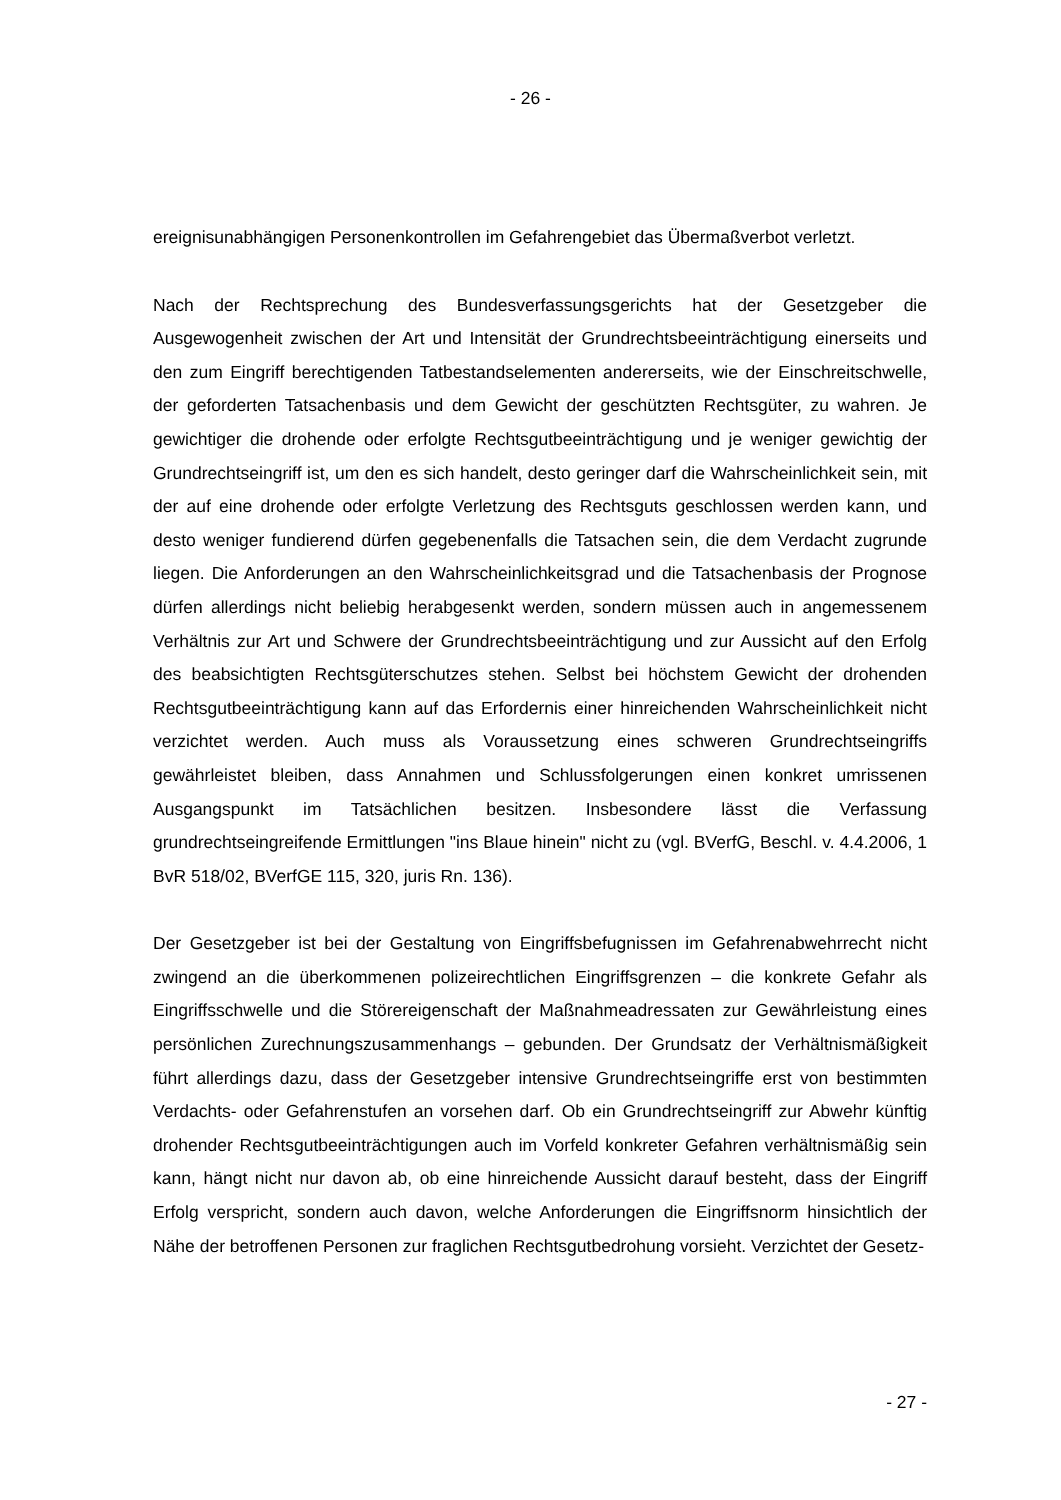- 26 -
ereignisunabhängigen Personenkontrollen im Gefahrengebiet das Übermaßverbot verletzt.
Nach der Rechtsprechung des Bundesverfassungsgerichts hat der Gesetzgeber die Ausgewogenheit zwischen der Art und Intensität der Grundrechtsbeeinträchtigung einerseits und den zum Eingriff berechtigenden Tatbestandselementen andererseits, wie der Einschreitschwelle, der geforderten Tatsachenbasis und dem Gewicht der geschützten Rechtsgüter, zu wahren. Je gewichtiger die drohende oder erfolgte Rechtsgutbeeinträchtigung und je weniger gewichtig der Grundrechtseingriff ist, um den es sich handelt, desto geringer darf die Wahrscheinlichkeit sein, mit der auf eine drohende oder erfolgte Verletzung des Rechtsguts geschlossen werden kann, und desto weniger fundierend dürfen gegebenenfalls die Tatsachen sein, die dem Verdacht zugrunde liegen. Die Anforderungen an den Wahrscheinlichkeitsgrad und die Tatsachenbasis der Prognose dürfen allerdings nicht beliebig herabgesenkt werden, sondern müssen auch in angemessenem Verhältnis zur Art und Schwere der Grundrechtsbeeinträchtigung und zur Aussicht auf den Erfolg des beabsichtigten Rechtsgüterschutzes stehen. Selbst bei höchstem Gewicht der drohenden Rechtsgutbeeinträchtigung kann auf das Erfordernis einer hinreichenden Wahrscheinlichkeit nicht verzichtet werden. Auch muss als Voraussetzung eines schweren Grundrechtseingriffs gewährleistet bleiben, dass Annahmen und Schlussfolgerungen einen konkret umrissenen Ausgangspunkt im Tatsächlichen besitzen. Insbesondere lässt die Verfassung grundrechtseingreifende Ermittlungen "ins Blaue hinein" nicht zu (vgl. BVerfG, Beschl. v. 4.4.2006, 1 BvR 518/02, BVerfGE 115, 320, juris Rn. 136).
Der Gesetzgeber ist bei der Gestaltung von Eingriffsbefugnissen im Gefahrenabwehrrecht nicht zwingend an die überkommenen polizeirechtlichen Eingriffsgrenzen – die konkrete Gefahr als Eingriffsschwelle und die Störereigenschaft der Maßnahmeadressaten zur Gewährleistung eines persönlichen Zurechnungszusammenhangs – gebunden. Der Grundsatz der Verhältnismäßigkeit führt allerdings dazu, dass der Gesetzgeber intensive Grundrechtseingriffe erst von bestimmten Verdachts- oder Gefahrenstufen an vorsehen darf. Ob ein Grundrechtseingriff zur Abwehr künftig drohender Rechtsgutbeeinträchtigungen auch im Vorfeld konkreter Gefahren verhältnismäßig sein kann, hängt nicht nur davon ab, ob eine hinreichende Aussicht darauf besteht, dass der Eingriff Erfolg verspricht, sondern auch davon, welche Anforderungen die Eingriffsnorm hinsichtlich der Nähe der betroffenen Personen zur fraglichen Rechtsgutbedrohung vorsieht. Verzichtet der Gesetz-
- 27 -